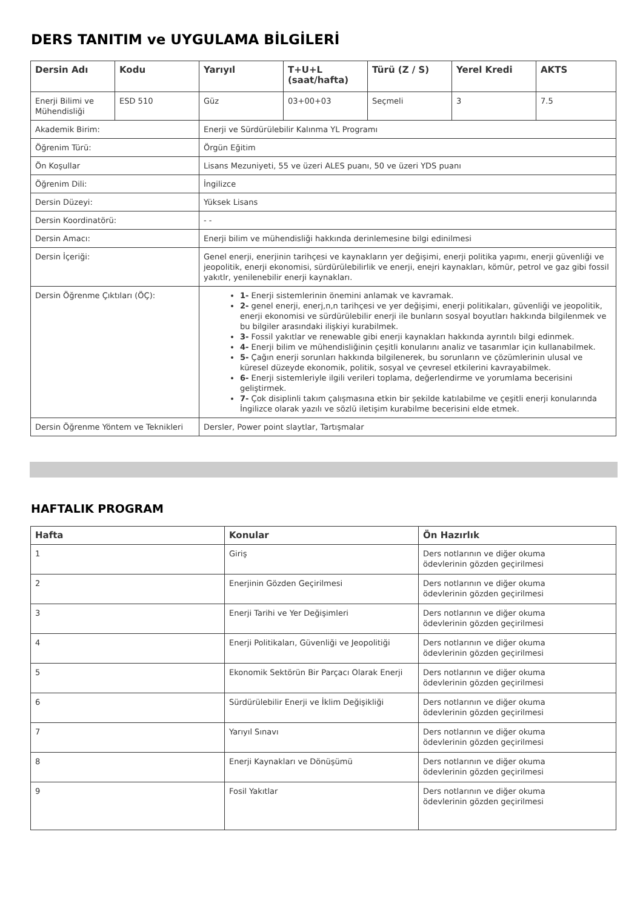DERS TANITIM ve UYGULAMA BİLGİLERİ
| Dersin Adı | Kodu | Yarıyıl | T+U+L (saat/hafta) | Türü (Z / S) | Yerel Kredi | AKTS |
| --- | --- | --- | --- | --- | --- | --- |
| Enerji Bilimi ve Mühendisliği | ESD 510 | Güz | 03+00+03 | Seçmeli | 3 | 7.5 |
| Akademik Birim: | | Enerji ve Sürdürülebilir Kalınma YL Programı | | | | |
| Öğrenim Türü: | | Örgün Eğitim | | | | |
| Ön Koşullar | | Lisans Mezuniyeti, 55 ve üzeri ALES puanı, 50 ve üzeri YDS puanı | | | | |
| Öğrenim Dili: | | İngilizce | | | | |
| Dersin Düzeyi: | | Yüksek Lisans | | | | |
| Dersin Koordinatörü: | | - - | | | | |
| Dersin Amacı: | | Enerji bilim ve mühendisliği hakkında derinlemesine bilgi edinilmesi | | | | |
| Dersin İçeriği: | | Genel enerji, enerjinin tarihçesi ve kaynakların yer değişimi, enerji politika yapımı, enerji güvenliği ve jeopolitik, enerji ekonomisi, sürdürülebilirlik ve enerji, enejri kaynakları, kömür, petrol ve gaz gibi fossil yakıtlr, yenilenebilir enerji kaynakları. | | | | |
| Dersin Öğrenme Çıktıları (ÖÇ): | | 1- Enerji sistemlerinin önemini anlamak ve kavramak. 2- genel enerji, enerj,n,n tarihçesi ve yer değişimi, enerji politikaları, güvenliği ve jeopolitik, enerji ekonomisi ve sürdürülebilir enerji ile bunların sosyal boyutları hakkında bilgilenmek ve bu bilgiler arasındaki ilişkiyi kurabilmek. 3- Fossil yakıtlar ve renewable gibi enerji kaynakları hakkında ayrıntılı bilgi edinmek. 4- Enerji bilim ve mühendisliğinin çeşitli konularını analiz ve tasarımlar için kullanabilmek. 5- Çağın enerji sorunları hakkında bilgilenerek, bu sorunların ve çözümlerinin ulusal ve küresel düzeyde ekonomik, politik, sosyal ve çevresel etkilerini kavrayabilmek. 6- Enerji sistemleriyle ilgili verileri toplama, değerlendirme ve yorumlama becerisini geliştirmek. 7- Çok disiplinli takım çalışmasına etkin bir şekilde katılabilme ve çeşitli enerji konularında İngilizce olarak yazılı ve sözlü iletişim kurabilme becerisini elde etmek. | | | | |
| Dersin Öğrenme Yöntem ve Teknikleri | | Dersler, Power point slaytlar, Tartışmalar | | | | |
HAFTALIK PROGRAM
| Hafta | Konular | Ön Hazırlık |
| --- | --- | --- |
| 1 | Giriş | Ders notlarının ve diğer okuma ödevlerinin gözden geçirilmesi |
| 2 | Enerjinin Gözden Geçirilmesi | Ders notlarının ve diğer okuma ödevlerinin gözden geçirilmesi |
| 3 | Enerji Tarihi ve Yer Değişimleri | Ders notlarının ve diğer okuma ödevlerinin gözden geçirilmesi |
| 4 | Enerji Politikaları, Güvenliği ve Jeopolitiği | Ders notlarının ve diğer okuma ödevlerinin gözden geçirilmesi |
| 5 | Ekonomik Sektörün Bir Parçacı Olarak Enerji | Ders notlarının ve diğer okuma ödevlerinin gözden geçirilmesi |
| 6 | Sürdürülebilir Enerji ve İklim Değişikliği | Ders notlarının ve diğer okuma ödevlerinin gözden geçirilmesi |
| 7 | Yarıyıl Sınavı | Ders notlarının ve diğer okuma ödevlerinin gözden geçirilmesi |
| 8 | Enerji Kaynakları ve Dönüşümü | Ders notlarının ve diğer okuma ödevlerinin gözden geçirilmesi |
| 9 | Fosil Yakıtlar | Ders notlarının ve diğer okuma ödevlerinin gözden geçirilmesi |